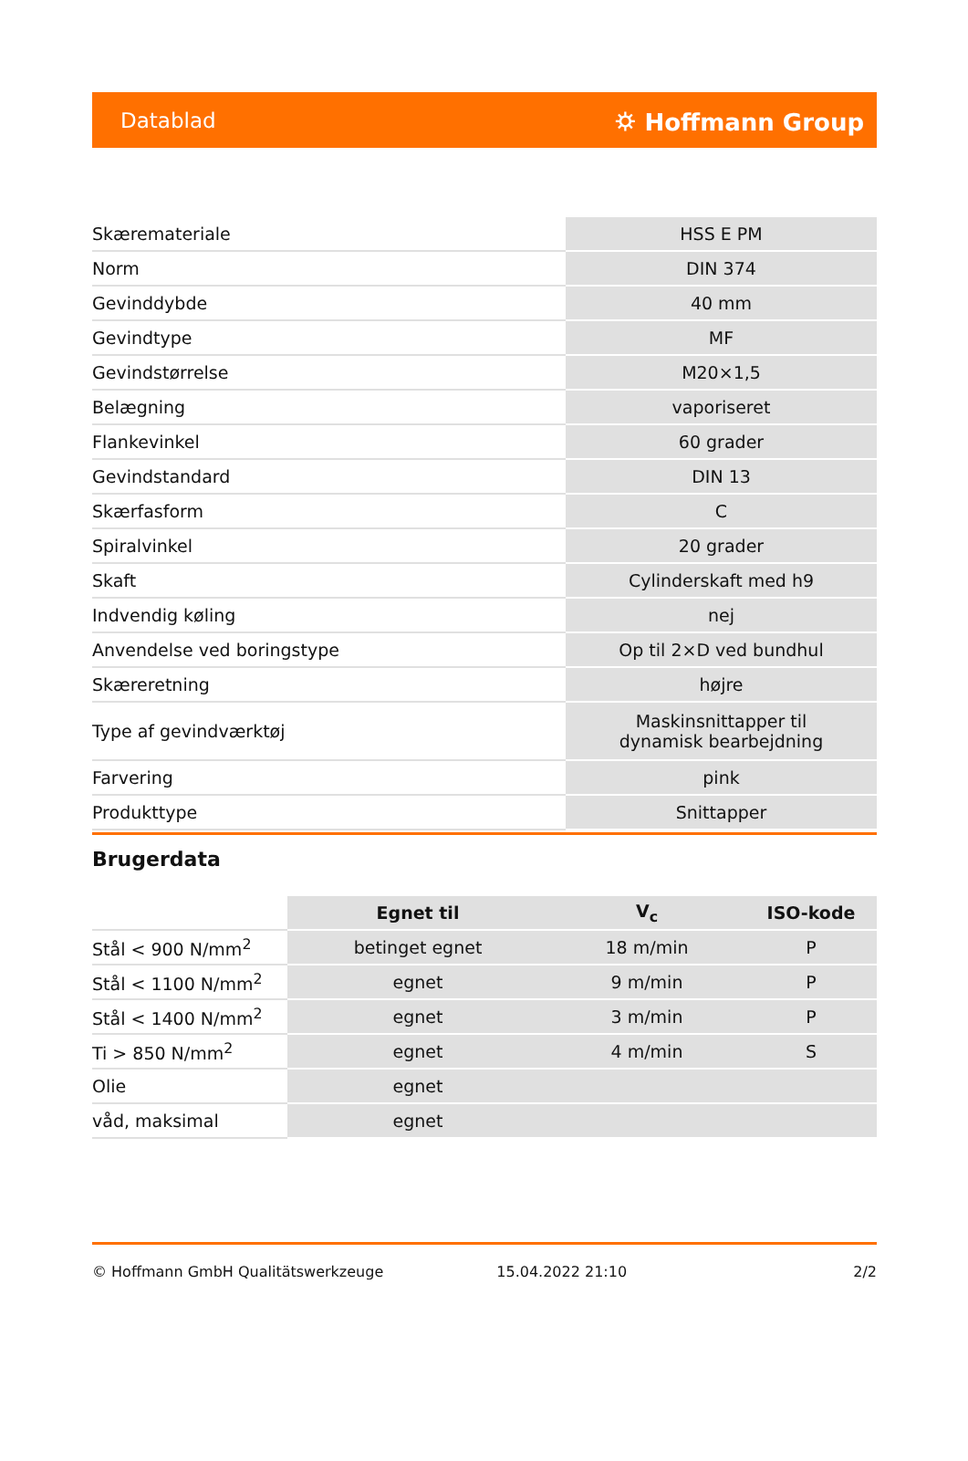Datablad ⛭ Hoffmann Group
| Skærematerial​e | HSS E PM |
| Norm | DIN 374 |
| Gevinddybde | 40 mm |
| Gevindtype | MF |
| Gevindstørrelse | M20×1,5 |
| Belægning | vaporiseret |
| Flankevinkel | 60 grader |
| Gevindstandard | DIN 13 |
| Skærfasform | C |
| Spiralvinkel | 20 grader |
| Skaft | Cylinderskaft med h9 |
| Indvendig køling | nej |
| Anvendelse ved boringstype | Op til 2×D ved bundhul |
| Skæreretning | højre |
| Type af gevindværktøj | Maskinsnittapper til dynamisk bearbejdning |
| Farvering | pink |
| Produkttype | Snittapper |
Brugerdata
| | Egnet til | V<sub>c</sub> | ISO-kode |
| --- | --- | --- | --- |
| Stål < 900 N/mm<sup>2</sup> | betinget egnet | 18 m/min | P |
| Stål < 1100 N/mm<sup>2</sup> | egnet | 9 m/min | P |
| Stål < 1400 N/mm<sup>2</sup> | egnet | 3 m/min | P |
| Ti > 850 N/mm<sup>2</sup> | egnet | 4 m/min | S |
| Olie | egnet | | |
| våd, maksimal | egnet | | |
© Hoffmann GmbH Qualitätswerkzeuge 15.04.2022 21:10 2/2